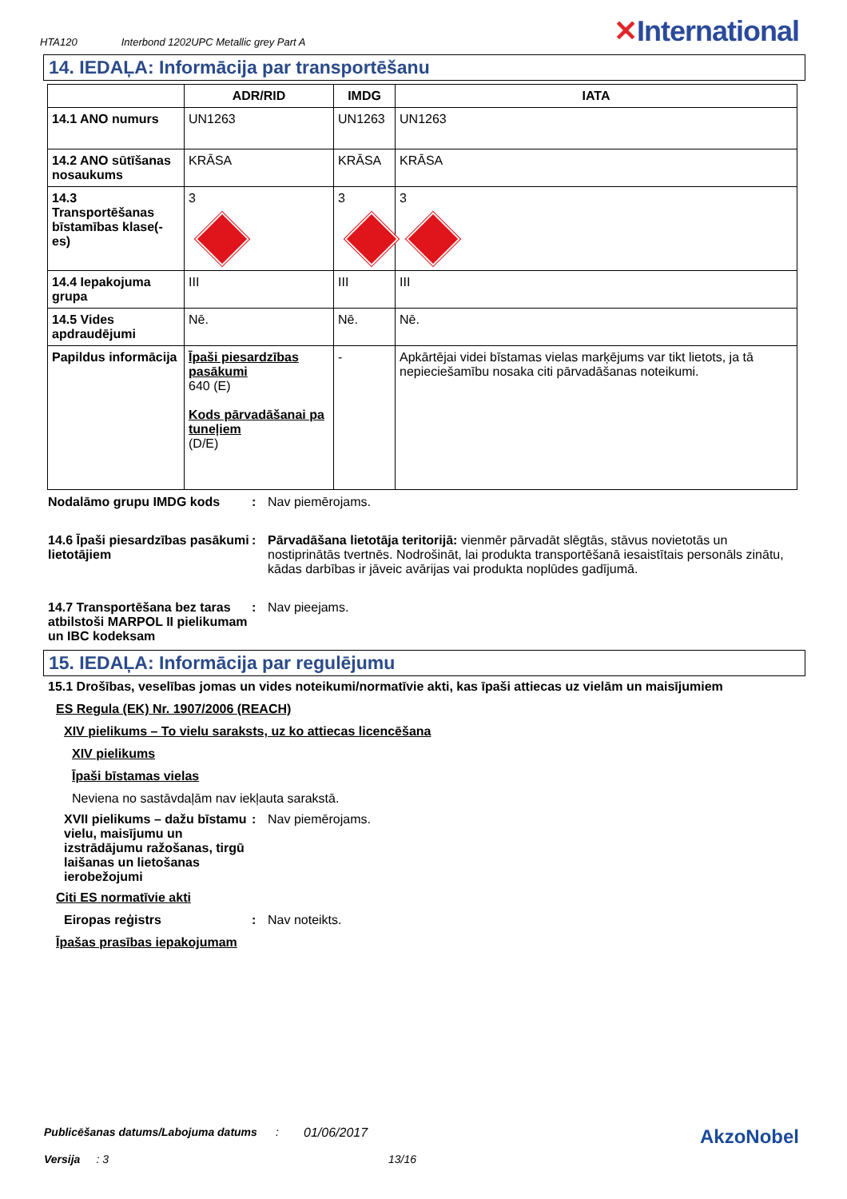HTA120 Interbond 1202UPC Metallic grey Part A
✕International
14. IEDAĻA: Informācija par transportēšanu
| | ADR/RID | IMDG | IATA |
| --- | --- | --- | --- |
| 14.1 ANO numurs | UN1263 | UN1263 | UN1263 |
| 14.2 ANO sūtīšanas nosaukums | KRĀSA | KRĀSA | KRĀSA |
| 14.3 Transportēšanas bīstamības klase(-es) | 3 | 3 | 3 |
| 14.4 Iepakojuma grupa | III | III | III |
| 14.5 Vides apdraudējumi | Nē. | Nē. | Nē. |
| Papildus informācija | Īpaši piesardzības pasākumi 640 (E) Kods pārvadāšanai pa tuneļiem (D/E) | - | Apkārtējai videi bīstamas vielas marķējums var tikt lietots, ja tā nepieciešamību nosaka citi pārvadāšanas noteikumi. |
Nodalāmo grupu IMDG kods : Nav piemērojams.
14.6 Īpaši piesardzības pasākumi lietotājiem
: Pārvadāšana lietotāja teritorijā: vienmēr pārvadāt slēgtās, stāvus novietotās un nostiprinātās tvertnēs. Nodrošināt, lai produkta transportēšanā iesaistītais personāls zinātu, kādas darbības ir jāveic avārijas vai produkta noplūdes gadījumā.
14.7 Transportēšana bez taras atbilstoši MARPOL II pielikumam un IBC kodeksam
: Nav pieejams.
15. IEDAĻA: Informācija par regulējumu
15.1 Drošības, veselības jomas un vides noteikumi/normatīvie akti, kas īpaši attiecas uz vielām un maisījumiem
ES Regula (EK) Nr. 1907/2006 (REACH)
XIV pielikums – To vielu saraksts, uz ko attiecas licencēšana
XIV pielikums
Īpaši bīstamas vielas
Neviena no sastāvdaļām nav iekļauta sarakstā.
XVII pielikums – dažu bīstamu vielu, maisījumu un izstrādājumu ražošanas, tirgū laišanas un lietošanas ierobežojumi
: Nav piemērojams.
Citi ES normatīvie akti
Eiropas reģistrs : Nav noteikts.
Īpašas prasības iepakojumam
Publicēšanas datums/Labojuma datums: 01/06/2017 AkzoNobel
Versija: 3 13/16